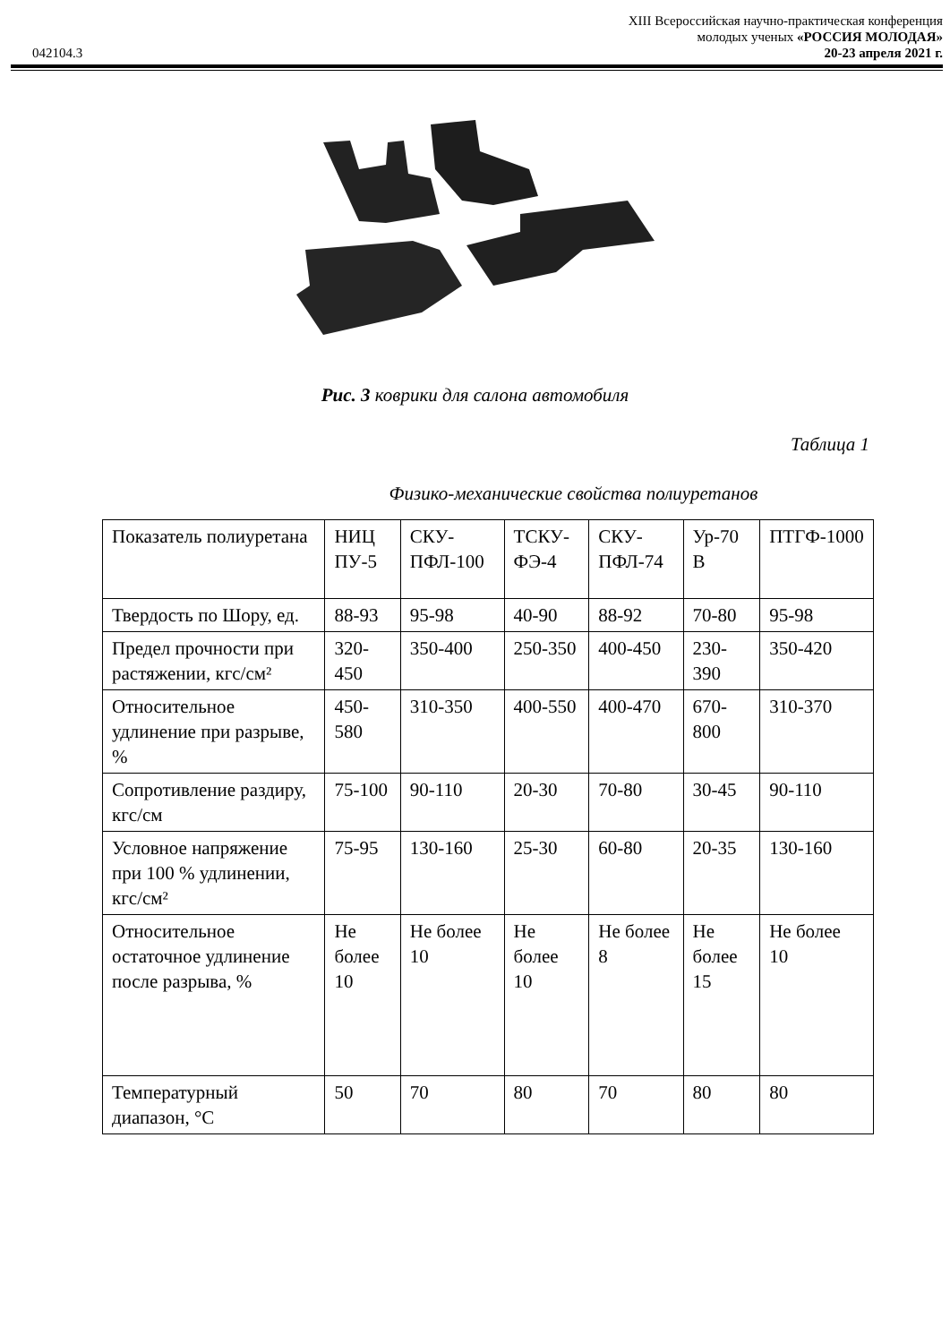XIII Всероссийская научно-практическая конференция
молодых ученых «РОССИЯ МОЛОДАЯ»
042104.3 20-23 апреля 2021 г.
Рис. 3 коврики для салона автомобиля
Таблица 1
Физико-механические свойства полиуретанов
| Показатель полиуретана | НИЦ ПУ-5 | СКУ-ПФЛ-100 | ТСКУ-ФЭ-4 | СКУ-ПФЛ-74 | Ур-70 В | ПТГФ-1000 |
| Твердость по Шору, ед. | 88-93 | 95-98 | 40-90 | 88-92 | 70-80 | 95-98 |
| Предел прочности при растяжении, кгс/см² | 320-450 | 350-400 | 250-350 | 400-450 | 230-390 | 350-420 |
| Относительное удлинение при разрыве, % | 450-580 | 310-350 | 400-550 | 400-470 | 670-800 | 310-370 |
| Сопротивление раздиру, кгс/см | 75-100 | 90-110 | 20-30 | 70-80 | 30-45 | 90-110 |
| Условное напряжение при 100 % удлинении, кгс/см² | 75-95 | 130-160 | 25-30 | 60-80 | 20-35 | 130-160 |
| Относительное остаточное удлинение после разрыва, % | Не более 10 | Не более 10 | Не более 10 | Не более 8 | Не более 15 | Не более 10 |
| Температурный диапазон, °С | 50 | 70 | 80 | 70 | 80 | 80 |